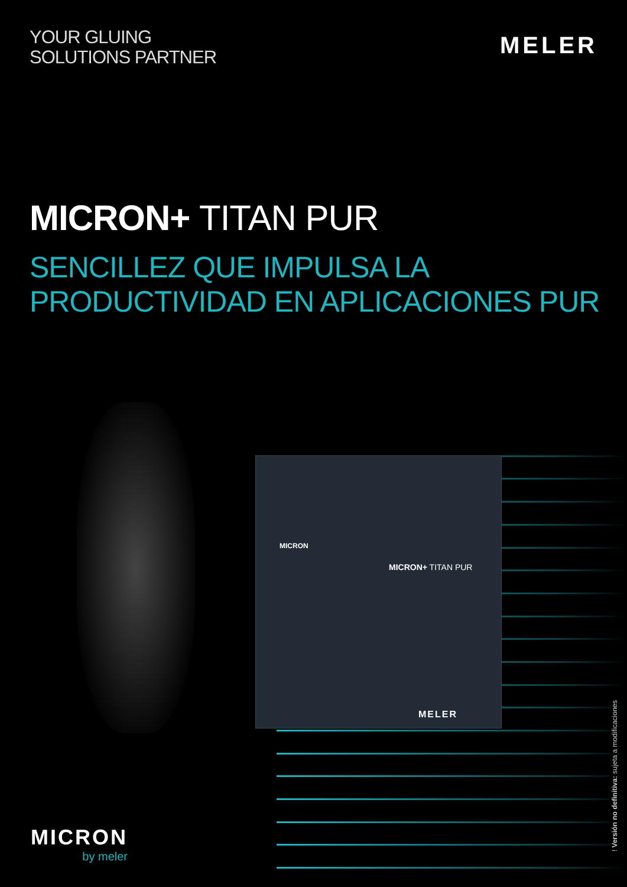YOUR GLUING
SOLUTIONS PARTNER
MELER
MICRON+ TITAN PUR
SENCILLEZ QUE IMPULSA LA
PRODUCTIVIDAD EN APLICACIONES PUR
MICRON
MICRON+ TITAN PUR
MELER
MICRON
by meler
! Versión no definitiva: sujeta a modificaciones